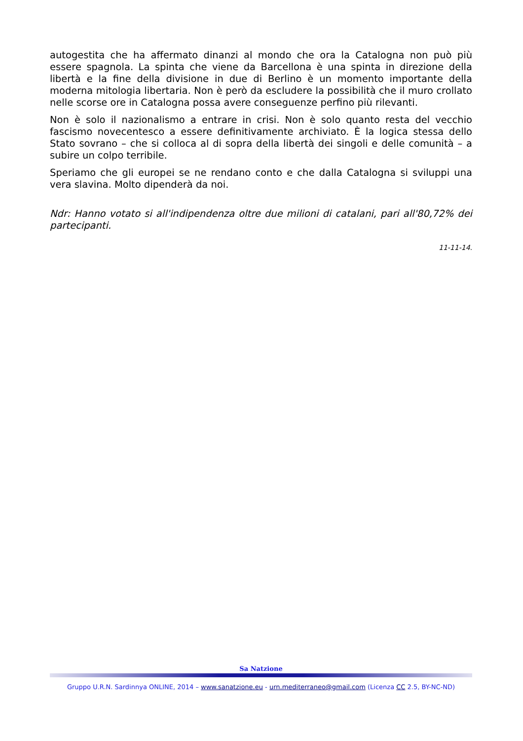autogestita che ha affermato dinanzi al mondo che ora la Catalogna non può più essere spagnola. La spinta che viene da Barcellona è una spinta in direzione della libertà e la fine della divisione in due di Berlino è un momento importante della moderna mitologia libertaria. Non è però da escludere la possibilità che il muro crollato nelle scorse ore in Catalogna possa avere conseguenze perfino più rilevanti.
Non è solo il nazionalismo a entrare in crisi. Non è solo quanto resta del vecchio fascismo novecentesco a essere definitivamente archiviato. È la logica stessa dello Stato sovrano – che si colloca al di sopra della libertà dei singoli e delle comunità – a subire un colpo terribile.
Speriamo che gli europei se ne rendano conto e che dalla Catalogna si sviluppi una vera slavina. Molto dipenderà da noi.
Ndr: Hanno votato si all'indipendenza oltre due milioni di catalani, pari all'80,72% dei partecipanti.
11-11-14.
Sa Natzione
Gruppo U.R.N. Sardinnya ONLINE, 2014 – www.sanatzione.eu - urn.mediterraneo@gmail.com (Licenza CC 2.5, BY-NC-ND)